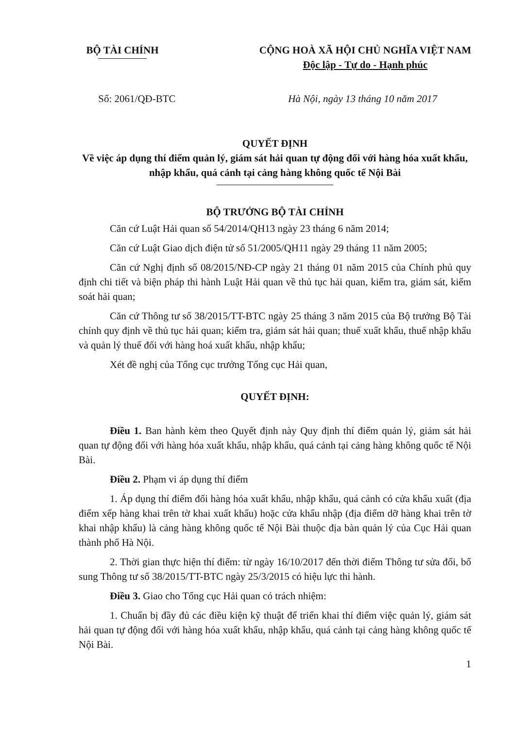BỘ TÀI CHÍNH CỘNG HOÀ XÃ HỘI CHỦ NGHĨA VIỆT NAM
Độc lập - Tự do - Hạnh phúc
Số: 2061/QĐ-BTC Hà Nội, ngày 13 tháng 10 năm 2017
QUYẾT ĐỊNH
Về việc áp dụng thí điểm quản lý, giám sát hải quan tự động đối với hàng hóa xuất khẩu, nhập khẩu, quá cảnh tại cảng hàng không quốc tế Nội Bài
BỘ TRƯỞNG BỘ TÀI CHÍNH
Căn cứ Luật Hải quan số 54/2014/QH13 ngày 23 tháng 6 năm 2014;
Căn cứ Luật Giao dịch điện tử số 51/2005/QH11 ngày 29 tháng 11 năm 2005;
Căn cứ Nghị định số 08/2015/NĐ-CP ngày 21 tháng 01 năm 2015 của Chính phủ quy định chi tiết và biện pháp thi hành Luật Hải quan về thủ tục hải quan, kiểm tra, giám sát, kiểm soát hải quan;
Căn cứ Thông tư số 38/2015/TT-BTC ngày 25 tháng 3 năm 2015 của Bộ trưởng Bộ Tài chính quy định về thủ tục hải quan; kiểm tra, giám sát hải quan; thuế xuất khẩu, thuế nhập khẩu và quản lý thuế đối với hàng hoá xuất khẩu, nhập khẩu;
Xét đề nghị của Tổng cục trưởng Tổng cục Hải quan,
QUYẾT ĐỊNH:
Điều 1. Ban hành kèm theo Quyết định này Quy định thí điểm quản lý, giám sát hải quan tự động đối với hàng hóa xuất khẩu, nhập khẩu, quá cảnh tại cảng hàng không quốc tế Nội Bài.
Điều 2. Phạm vi áp dụng thí điểm
1. Áp dụng thí điểm đối hàng hóa xuất khẩu, nhập khẩu, quá cảnh có cửa khẩu xuất (địa điểm xếp hàng khai trên tờ khai xuất khẩu) hoặc cửa khẩu nhập (địa điểm dỡ hàng khai trên tờ khai nhập khẩu) là cảng hàng không quốc tế Nội Bài thuộc địa bàn quản lý của Cục Hải quan thành phố Hà Nội.
2. Thời gian thực hiện thí điểm: từ ngày 16/10/2017 đến thời điểm Thông tư sửa đổi, bổ sung Thông tư số 38/2015/TT-BTC ngày 25/3/2015 có hiệu lực thi hành.
Điều 3. Giao cho Tổng cục Hải quan có trách nhiệm:
1. Chuẩn bị đầy đủ các điều kiện kỹ thuật để triển khai thí điểm việc quản lý, giám sát hải quan tự động đối với hàng hóa xuất khẩu, nhập khẩu, quá cảnh tại cảng hàng không quốc tế Nội Bài.
1